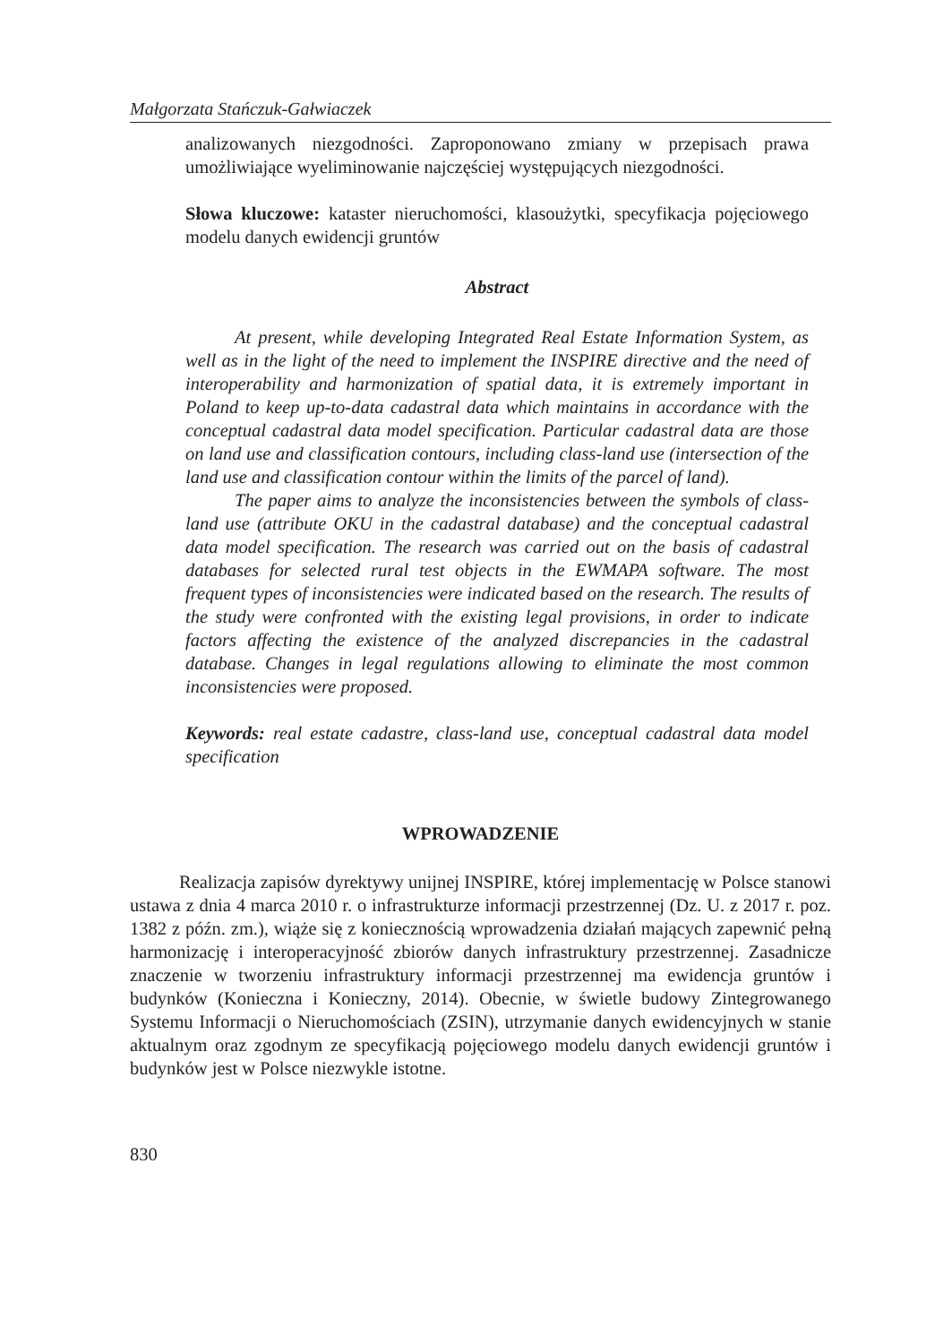Małgorzata Stańczuk-Gałwiaczek
analizowanych niezgodności. Zaproponowano zmiany w przepisach prawa umożliwiające wyeliminowanie najczęściej występujących niezgodności.
Słowa kluczowe: kataster nieruchomości, klasoużytki, specyfikacja pojęciowego modelu danych ewidencji gruntów
Abstract
At present, while developing Integrated Real Estate Information System, as well as in the light of the need to implement the INSPIRE directive and the need of interoperability and harmonization of spatial data, it is extremely important in Poland to keep up-to-data cadastral data which maintains in accordance with the conceptual cadastral data model specification. Particular cadastral data are those on land use and classification contours, including class-land use (intersection of the land use and classification contour within the limits of the parcel of land).
The paper aims to analyze the inconsistencies between the symbols of class-land use (attribute OKU in the cadastral database) and the conceptual cadastral data model specification. The research was carried out on the basis of cadastral databases for selected rural test objects in the EWMAPA software. The most frequent types of inconsistencies were indicated based on the research. The results of the study were confronted with the existing legal provisions, in order to indicate factors affecting the existence of the analyzed discrepancies in the cadastral database. Changes in legal regulations allowing to eliminate the most common inconsistencies were proposed.
Keywords: real estate cadastre, class-land use, conceptual cadastral data model specification
WPROWADZENIE
Realizacja zapisów dyrektywy unijnej INSPIRE, której implementację w Polsce stanowi ustawa z dnia 4 marca 2010 r. o infrastrukturze informacji przestrzennej (Dz. U. z 2017 r. poz. 1382 z późn. zm.), wiąże się z koniecznością wprowadzenia działań mających zapewnić pełną harmonizację i interoperacyjność zbiorów danych infrastruktury przestrzennej. Zasadnicze znaczenie w tworzeniu infrastruktury informacji przestrzennej ma ewidencja gruntów i budynków (Konieczna i Konieczny, 2014). Obecnie, w świetle budowy Zintegrowanego Systemu Informacji o Nieruchomościach (ZSIN), utrzymanie danych ewidencyjnych w stanie aktualnym oraz zgodnym ze specyfikacją pojęciowego modelu danych ewidencji gruntów i budynków jest w Polsce niezwykle istotne.
830